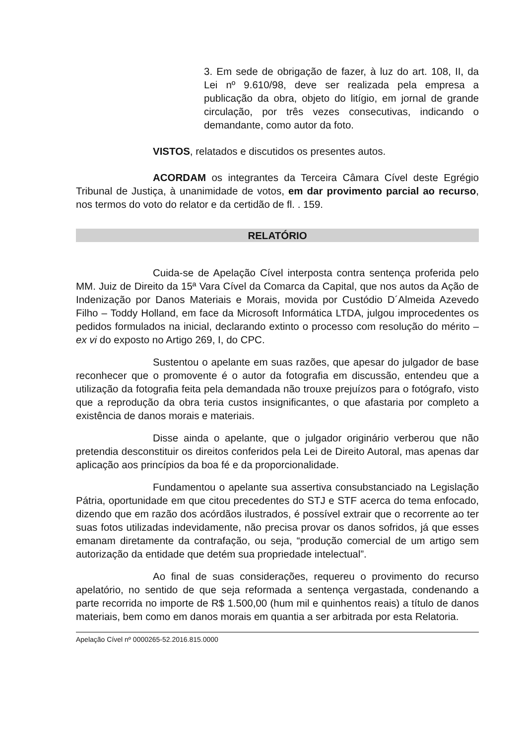3. Em sede de obrigação de fazer, à luz do art. 108, II, da Lei nº 9.610/98, deve ser realizada pela empresa a publicação da obra, objeto do litígio, em jornal de grande circulação, por três vezes consecutivas, indicando o demandante, como autor da foto.
VISTOS, relatados e discutidos os presentes autos.
ACORDAM os integrantes da Terceira Câmara Cível deste Egrégio Tribunal de Justiça, à unanimidade de votos, em dar provimento parcial ao recurso, nos termos do voto do relator e da certidão de fl. . 159.
RELATÓRIO
Cuida-se de Apelação Cível interposta contra sentença proferida pelo MM. Juiz de Direito da 15ª Vara Cível da Comarca da Capital, que nos autos da Ação de Indenização por Danos Materiais e Morais, movida por Custódio D´Almeida Azevedo Filho – Toddy Holland, em face da Microsoft Informática LTDA, julgou improcedentes os pedidos formulados na inicial, declarando extinto o processo com resolução do mérito – ex vi do exposto no Artigo 269, I, do CPC.
Sustentou o apelante em suas razões, que apesar do julgador de base reconhecer que o promovente é o autor da fotografia em discussão, entendeu que a utilização da fotografia feita pela demandada não trouxe prejuízos para o fotógrafo, visto que a reprodução da obra teria custos insignificantes, o que afastaria por completo a existência de danos morais e materiais.
Disse ainda o apelante, que o julgador originário verberou que não pretendia desconstituir os direitos conferidos pela Lei de Direito Autoral, mas apenas dar aplicação aos princípios da boa fé e da proporcionalidade.
Fundamentou o apelante sua assertiva consubstanciado na Legislação Pátria, oportunidade em que citou precedentes do STJ e STF acerca do tema enfocado, dizendo que em razão dos acórdãos ilustrados, é possível extrair que o recorrente ao ter suas fotos utilizadas indevidamente, não precisa provar os danos sofridos, já que esses emanam diretamente da contrafação, ou seja, “produção comercial de um artigo sem autorização da entidade que detém sua propriedade intelectual”.
Ao final de suas considerações, requereu o provimento do recurso apelatório, no sentido de que seja reformada a sentença vergastada, condenando a parte recorrida no importe de R$ 1.500,00 (hum mil e quinhentos reais) a título de danos materiais, bem como em danos morais em quantia a ser arbitrada por esta Relatoria.
Apelação Cível nº 0000265-52.2016.815.0000